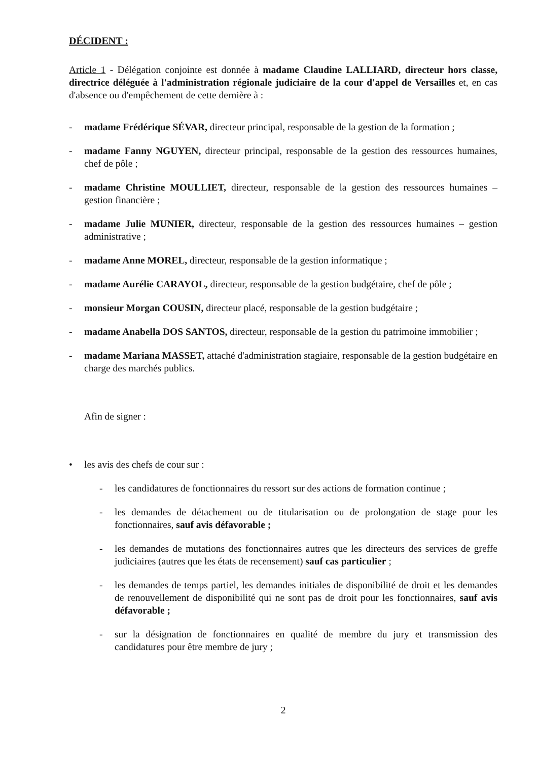DÉCIDENT :
Article 1 - Délégation conjointe est donnée à madame Claudine LALLIARD, directeur hors classe, directrice déléguée à l'administration régionale judiciaire de la cour d'appel de Versailles et, en cas d'absence ou d'empêchement de cette dernière à :
- madame Frédérique SÉVAR, directeur principal, responsable de la gestion de la formation ;
- madame Fanny NGUYEN, directeur principal, responsable de la gestion des ressources humaines, chef de pôle ;
- madame Christine MOULLIET, directeur, responsable de la gestion des ressources humaines – gestion financière ;
- madame Julie MUNIER, directeur, responsable de la gestion des ressources humaines – gestion administrative ;
- madame Anne MOREL, directeur, responsable de la gestion informatique ;
- madame Aurélie CARAYOL, directeur, responsable de la gestion budgétaire, chef de pôle ;
- monsieur Morgan COUSIN, directeur placé, responsable de la gestion budgétaire ;
- madame Anabella DOS SANTOS, directeur, responsable de la gestion du patrimoine immobilier ;
- madame Mariana MASSET, attaché d'administration stagiaire, responsable de la gestion budgétaire en charge des marchés publics.
Afin de signer :
• les avis des chefs de cour sur :
- les candidatures de fonctionnaires du ressort sur des actions de formation continue ;
- les demandes de détachement ou de titularisation ou de prolongation de stage pour les fonctionnaires, sauf avis défavorable ;
- les demandes de mutations des fonctionnaires autres que les directeurs des services de greffe judiciaires (autres que les états de recensement) sauf cas particulier ;
- les demandes de temps partiel, les demandes initiales de disponibilité de droit et les demandes de renouvellement de disponibilité qui ne sont pas de droit pour les fonctionnaires, sauf avis défavorable ;
- sur la désignation de fonctionnaires en qualité de membre du jury et transmission des candidatures pour être membre de jury ;
2